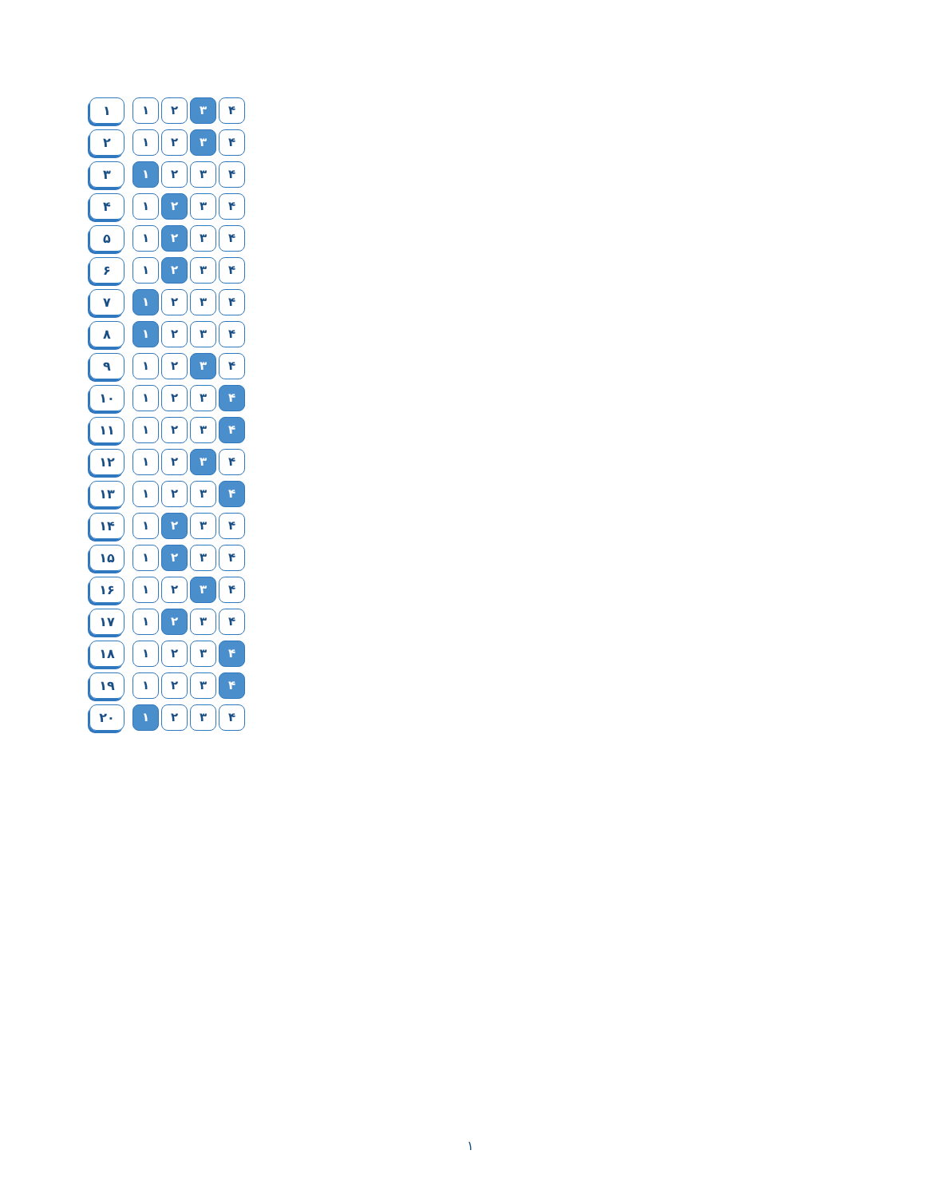| ۱ | ۱ | ۲ | ۳ | ۴ |
| ۲ | ۱ | ۲ | ۳ | ۴ |
| ۳ | ۱ | ۲ | ۳ | ۴ |
| ۴ | ۱ | ۲ | ۳ | ۴ |
| ۵ | ۱ | ۲ | ۳ | ۴ |
| ۶ | ۱ | ۲ | ۳ | ۴ |
| ۷ | ۱ | ۲ | ۳ | ۴ |
| ۸ | ۱ | ۲ | ۳ | ۴ |
| ۹ | ۱ | ۲ | ۳ | ۴ |
| ۱۰ | ۱ | ۲ | ۳ | ۴ |
| ۱۱ | ۱ | ۲ | ۳ | ۴ |
| ۱۲ | ۱ | ۲ | ۳ | ۴ |
| ۱۳ | ۱ | ۲ | ۳ | ۴ |
| ۱۴ | ۱ | ۲ | ۳ | ۴ |
| ۱۵ | ۱ | ۲ | ۳ | ۴ |
| ۱۶ | ۱ | ۲ | ۳ | ۴ |
| ۱۷ | ۱ | ۲ | ۳ | ۴ |
| ۱۸ | ۱ | ۲ | ۳ | ۴ |
| ۱۹ | ۱ | ۲ | ۳ | ۴ |
| ۲۰ | ۱ | ۲ | ۳ | ۴ |
۱